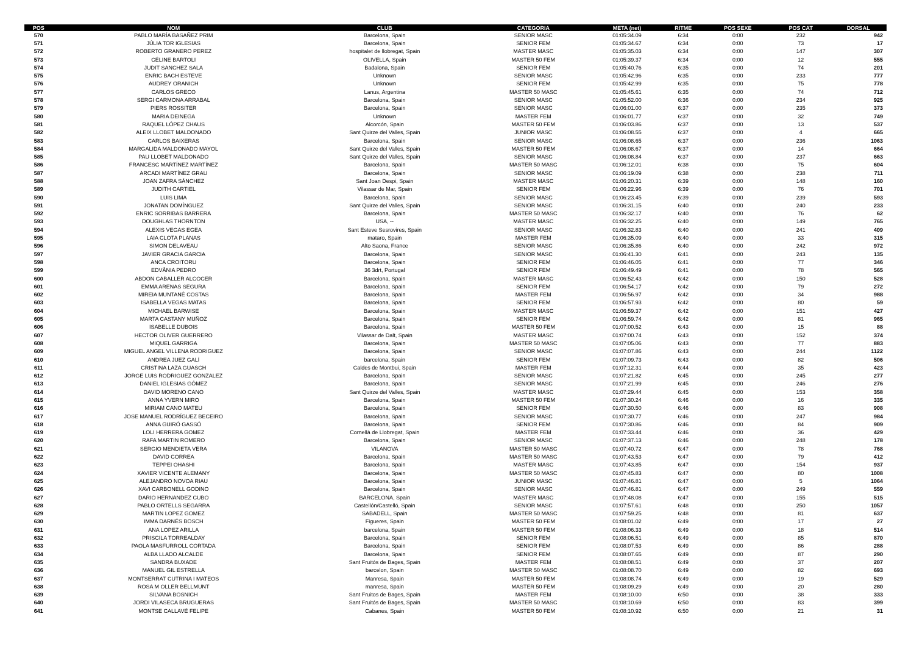| POS | NOM | CLUB | CATEGORIA | META (net) | RITME | POS SEXE | POS CAT | DORSAL |
| --- | --- | --- | --- | --- | --- | --- | --- | --- |
| 570 | PABLO MARÍA BASAÑEZ PRIM | Barcelona, Spain | SENIOR MASC | 01:05:34.09 | 6:34 | 0:00 | 232 | 942 |
| 571 | JÚLIA TOR IGLESIAS | Barcelona, Spain | SENIOR FEM | 01:05:34.67 | 6:34 | 0:00 | 73 | 17 |
| 572 | ROBERTO GRANERO PEREZ | hospitalet de llobregat, Spain | MASTER MASC | 01:05:35.03 | 6:34 | 0:00 | 147 | 307 |
| 573 | CÉLINE BARTOLI | OLIVELLA, Spain | MASTER 50 FEM | 01:05:39.37 | 6:34 | 0:00 | 12 | 555 |
| 574 | JUDIT SANCHEZ SALA | Badalona, Spain | SENIOR FEM | 01:05:40.76 | 6:35 | 0:00 | 74 | 201 |
| 575 | ENRIC BACH ESTEVE | Unknown | SENIOR MASC | 01:05:42.96 | 6:35 | 0:00 | 233 | 777 |
| 576 | AUDREY ORANICH | Unknown | SENIOR FEM | 01:05:42.99 | 6:35 | 0:00 | 75 | 778 |
| 577 | CARLOS GRECO | Lanus, Argentina | MASTER 50 MASC | 01:05:45.61 | 6:35 | 0:00 | 74 | 712 |
| 578 | SERGI CARMONA ARRABAL | Barcelona, Spain | SENIOR MASC | 01:05:52.00 | 6:36 | 0:00 | 234 | 925 |
| 579 | PIERS ROSSITER | Barcelona, Spain | SENIOR MASC | 01:06:01.00 | 6:37 | 0:00 | 235 | 373 |
| 580 | MARIA DEINEGA | Unknown | MASTER FEM | 01:06:01.77 | 6:37 | 0:00 | 32 | 749 |
| 581 | RAQUEL LÓPEZ CHAUS | Alcorcón, Spain | MASTER 50 FEM | 01:06:03.86 | 6:37 | 0:00 | 13 | 537 |
| 582 | ALEIX LLOBET MALDONADO | Sant Quirze del Valles, Spain | JUNIOR MASC | 01:06:08.55 | 6:37 | 0:00 | 4 | 665 |
| 583 | CARLOS BAIXERAS | Barcelona, Spain | SENIOR MASC | 01:06:08.65 | 6:37 | 0:00 | 236 | 1063 |
| 584 | MARGALIDA MALDONADO MAYOL | Sant Quirze del Valles, Spain | MASTER 50 FEM | 01:06:08.67 | 6:37 | 0:00 | 14 | 664 |
| 585 | PAU LLOBET MALDONADO | Sant Quirze del Valles, Spain | SENIOR MASC | 01:06:08.84 | 6:37 | 0:00 | 237 | 663 |
| 586 | FRANCESC MARTÍNEZ MARTÍNEZ | Barcelona, Spain | MASTER 50 MASC | 01:06:12.01 | 6:38 | 0:00 | 75 | 604 |
| 587 | ARCADI MARTÍNEZ GRAU | Barcelona, Spain | SENIOR MASC | 01:06:19.09 | 6:38 | 0:00 | 238 | 711 |
| 588 | JOAN ZAFRA SÁNCHEZ | Sant Joan Despi, Spain | MASTER MASC | 01:06:20.31 | 6:39 | 0:00 | 148 | 160 |
| 589 | JUDITH CARTIEL | Vilassar de Mar, Spain | SENIOR FEM | 01:06:22.96 | 6:39 | 0:00 | 76 | 701 |
| 590 | LUIS LIMA | Barcelona, Spain | SENIOR MASC | 01:06:23.45 | 6:39 | 0:00 | 239 | 593 |
| 591 | JONATAN DOMÍNGUEZ | Sant Quirze del Valles, Spain | SENIOR MASC | 01:06:31.15 | 6:40 | 0:00 | 240 | 233 |
| 592 | ENRIC SORRIBAS BARRERA | Barcelona, Spain | MASTER 50 MASC | 01:06:32.17 | 6:40 | 0:00 | 76 | 62 |
| 593 | DOUGHLAS THORNTON | USA, -- | MASTER MASC | 01:06:32.25 | 6:40 | 0:00 | 149 | 765 |
| 594 | ALEXIS VEGAS EGEA | Sant Esteve Sesrovires, Spain | SENIOR MASC | 01:06:32.83 | 6:40 | 0:00 | 241 | 409 |
| 595 | LAIA CLOTA PLANAS | mataro, Spain | MASTER FEM | 01:06:35.09 | 6:40 | 0:00 | 33 | 315 |
| 596 | SIMON DELAVEAU | Alto Saona, France | SENIOR MASC | 01:06:35.86 | 6:40 | 0:00 | 242 | 972 |
| 597 | JAVIER GRACIA GARCIA | Barcelona, Spain | SENIOR MASC | 01:06:41.30 | 6:41 | 0:00 | 243 | 135 |
| 598 | ANCA CROITORU | Barcelona, Spain | SENIOR FEM | 01:06:46.05 | 6:41 | 0:00 | 77 | 346 |
| 599 | EDVÂNIA PEDRO | 36 3drt, Portugal | SENIOR FEM | 01:06:49.49 | 6:41 | 0:00 | 78 | 565 |
| 600 | ABDON CABALLER ALCOCER | Barcelona, Spain | MASTER MASC | 01:06:52.43 | 6:42 | 0:00 | 150 | 528 |
| 601 | EMMA ARENAS SEGURA | Barcelona, Spain | SENIOR FEM | 01:06:54.17 | 6:42 | 0:00 | 79 | 272 |
| 602 | MIREIA MUNTANÉ COSTAS | Barcelona, Spain | MASTER FEM | 01:06:56.97 | 6:42 | 0:00 | 34 | 988 |
| 603 | ISABELLA VEGAS MATAS | Barcelona, Spain | SENIOR FEM | 01:06:57.93 | 6:42 | 0:00 | 80 | 59 |
| 604 | MICHAEL BARWISE | Barcelona, Spain | MASTER MASC | 01:06:59.37 | 6:42 | 0:00 | 151 | 427 |
| 605 | MARTA CASTANY MUÑOZ | Barcelona, Spain | SENIOR FEM | 01:06:59.74 | 6:42 | 0:00 | 81 | 965 |
| 606 | ISABELLE DUBOIS | Barcelona, Spain | MASTER 50 FEM | 01:07:00.52 | 6:43 | 0:00 | 15 | 88 |
| 607 | HECTOR OLIVER GUERRERO | Vilassar de Dalt, Spain | MASTER MASC | 01:07:00.74 | 6:43 | 0:00 | 152 | 374 |
| 608 | MIQUEL GARRIGA | Barcelona, Spain | MASTER 50 MASC | 01:07:05.06 | 6:43 | 0:00 | 77 | 883 |
| 609 | MIGUEL ANGEL VILLENA RODRIGUEZ | Barcelona, Spain | SENIOR MASC | 01:07:07.86 | 6:43 | 0:00 | 244 | 1122 |
| 610 | ANDREA JUEZ GALÍ | barcelona, Spain | SENIOR FEM | 01:07:09.73 | 6:43 | 0:00 | 82 | 506 |
| 611 | CRISTINA LAZA GUASCH | Caldes de Montbui, Spain | MASTER FEM | 01:07:12.31 | 6:44 | 0:00 | 35 | 423 |
| 612 | JORGE LUIS RODRIGUEZ GONZALEZ | Barcelona, Spain | SENIOR MASC | 01:07:21.82 | 6:45 | 0:00 | 245 | 277 |
| 613 | DANIEL IGLESIAS GÓMEZ | Barcelona, Spain | SENIOR MASC | 01:07:21.99 | 6:45 | 0:00 | 246 | 276 |
| 614 | DAVID MORENO CANO | Sant Quirze del Valles, Spain | MASTER MASC | 01:07:29.44 | 6:45 | 0:00 | 153 | 358 |
| 615 | ANNA YVERN MIRO | Barcelona, Spain | MASTER 50 FEM | 01:07:30.24 | 6:46 | 0:00 | 16 | 335 |
| 616 | MIRIAM CANO MATEU | Barcelona, Spain | SENIOR FEM | 01:07:30.50 | 6:46 | 0:00 | 83 | 908 |
| 617 | JOSE MANUEL RODRÍGUEZ BECEIRO | Barcelona, Spain | SENIOR MASC | 01:07:30.77 | 6:46 | 0:00 | 247 | 984 |
| 618 | ANNA GUIRÓ GASSÓ | Barcelona, Spain | SENIOR FEM | 01:07:30.86 | 6:46 | 0:00 | 84 | 909 |
| 619 | LOLI HERRERA GOMEZ | Cornellà de Llobregat, Spain | MASTER FEM | 01:07:33.44 | 6:46 | 0:00 | 36 | 429 |
| 620 | RAFA MARTIN ROMERO | Barcelona, Spain | SENIOR MASC | 01:07:37.13 | 6:46 | 0:00 | 248 | 178 |
| 621 | SERGIO MENDIETA VERA | VILANOVA | MASTER 50 MASC | 01:07:40.72 | 6:47 | 0:00 | 78 | 768 |
| 622 | DAVID CORREA | Barcelona, Spain | MASTER 50 MASC | 01:07:43.53 | 6:47 | 0:00 | 79 | 412 |
| 623 | TEPPEI OHASHI | Barcelona, Spain | MASTER MASC | 01:07:43.85 | 6:47 | 0:00 | 154 | 937 |
| 624 | XAVIER VICENTE ALEMANY | Barcelona, Spain | MASTER 50 MASC | 01:07:45.83 | 6:47 | 0:00 | 80 | 1008 |
| 625 | ALEJANDRO NOVOA RIAU | Barcelona, Spain | JUNIOR MASC | 01:07:46.81 | 6:47 | 0:00 | 5 | 1064 |
| 626 | XAVI CARBONELL GODINO | Barcelona, Spain | SENIOR MASC | 01:07:46.81 | 6:47 | 0:00 | 249 | 559 |
| 627 | DARIO HERNANDEZ CUBO | BARCELONA, Spain | MASTER MASC | 01:07:48.08 | 6:47 | 0:00 | 155 | 515 |
| 628 | PABLO ORTELLS SEGARRA | Castellón/Castelló, Spain | SENIOR MASC | 01:07:57.61 | 6:48 | 0:00 | 250 | 1057 |
| 629 | MARTIN LOPEZ GOMEZ | SABADELL, Spain | MASTER 50 MASC | 01:07:59.25 | 6:48 | 0:00 | 81 | 637 |
| 630 | IMMA DARNÉS BOSCH | Figueres, Spain | MASTER 50 FEM | 01:08:01.02 | 6:49 | 0:00 | 17 | 27 |
| 631 | ANA LOPEZ ARILLA | barcelona, Spain | MASTER 50 FEM | 01:08:06.33 | 6:49 | 0:00 | 18 | 514 |
| 632 | PRISCILA TORREALDAY | Barcelona, Spain | SENIOR FEM | 01:08:06.51 | 6:49 | 0:00 | 85 | 870 |
| 633 | PAOLA MASFURROLL CORTADA | Barcelona, Spain | SENIOR FEM | 01:08:07.53 | 6:49 | 0:00 | 86 | 288 |
| 634 | ALBA LLADO ALCALDE | Barcelona, Spain | SENIOR FEM | 01:08:07.65 | 6:49 | 0:00 | 87 | 290 |
| 635 | SANDRA BUXADE | Sant Fruitós de Bages, Spain | MASTER FEM | 01:08:08.51 | 6:49 | 0:00 | 37 | 207 |
| 636 | MANUEL GIL ESTRELLA | barcelon, Spain | MASTER 50 MASC | 01:08:08.70 | 6:49 | 0:00 | 82 | 693 |
| 637 | MONTSERRAT CUTRINA I MATEOS | Manresa, Spain | MASTER 50 FEM | 01:08:08.74 | 6:49 | 0:00 | 19 | 529 |
| 638 | ROSA M OLLER BELLMUNT | manresa, Spain | MASTER 50 FEM | 01:08:09.29 | 6:49 | 0:00 | 20 | 280 |
| 639 | SILVANA BOSNICH | Sant Fruitos de Bages, Spain | MASTER FEM | 01:08:10.00 | 6:50 | 0:00 | 38 | 333 |
| 640 | JORDI VILASECA BRUGUERAS | Sant Fruitós de Bages, Spain | MASTER 50 MASC | 01:08:10.69 | 6:50 | 0:00 | 83 | 399 |
| 641 | MONTSE CALLAVÉ FELIPE | Cabanes, Spain | MASTER 50 FEM | 01:08:10.92 | 6:50 | 0:00 | 21 | 31 |